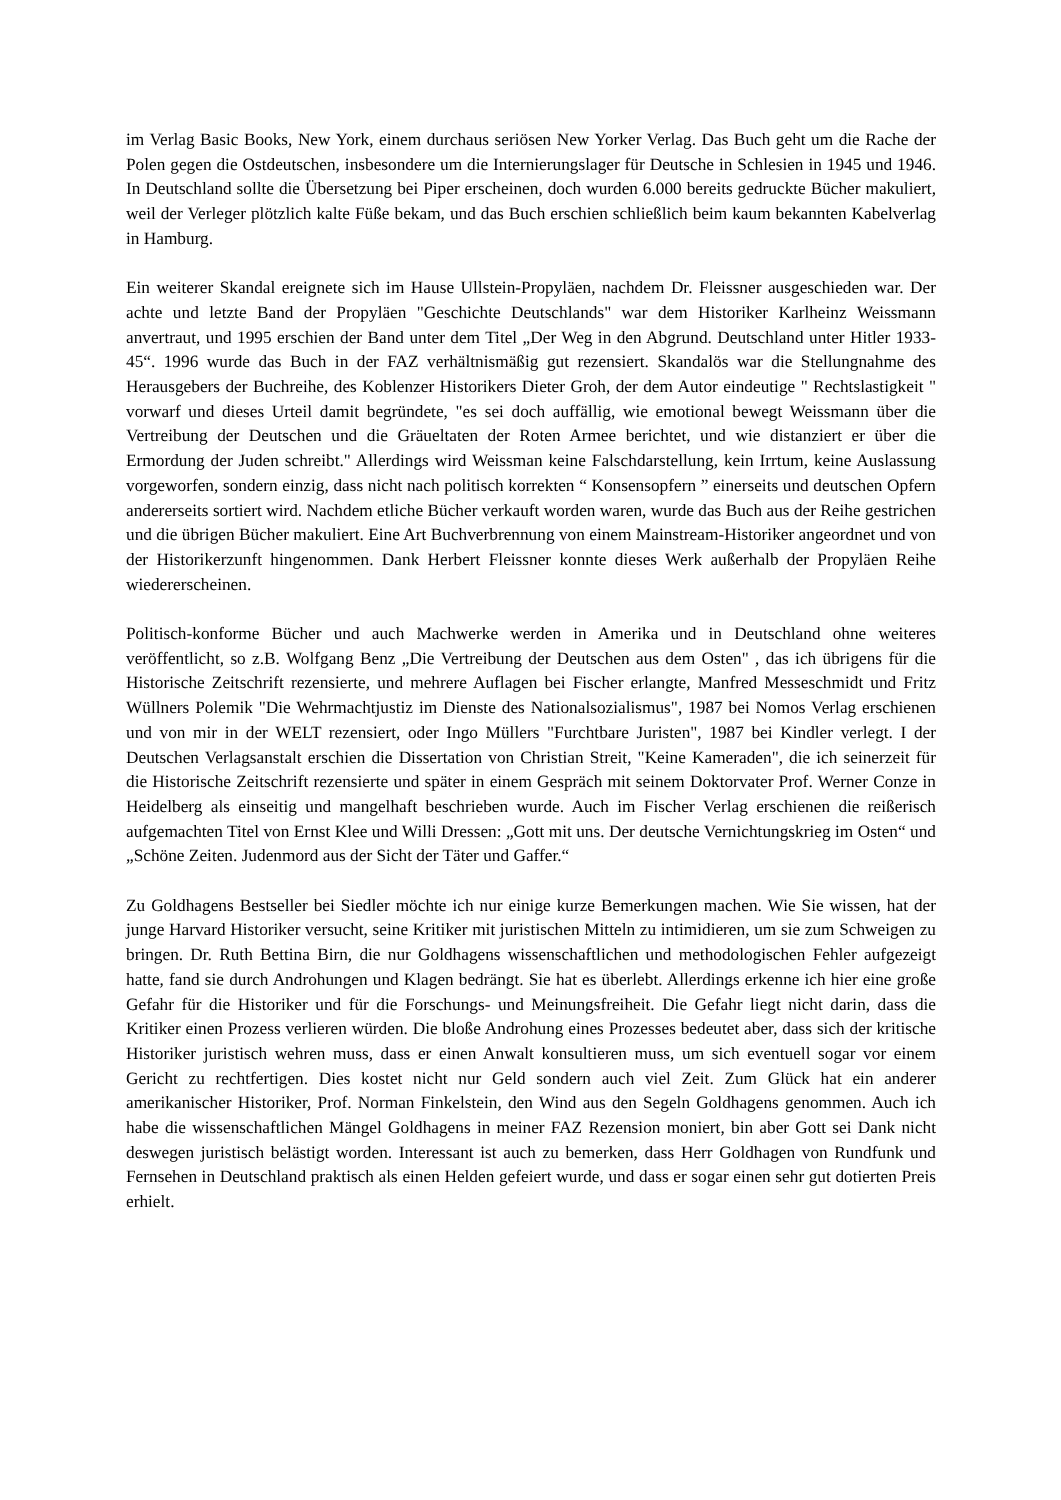im Verlag Basic Books, New York, einem durchaus seriösen New Yorker Verlag. Das Buch geht um die Rache der Polen gegen die Ostdeutschen, insbesondere um die Internierungslager für Deutsche in Schlesien in 1945 und 1946. In Deutschland sollte die Übersetzung bei Piper erscheinen, doch wurden 6.000 bereits gedruckte Bücher makuliert, weil der Verleger plötzlich kalte Füße bekam, und das Buch erschien schließlich beim kaum bekannten Kabelverlag in Hamburg.
Ein weiterer Skandal ereignete sich im Hause Ullstein-Propyläen, nachdem Dr. Fleissner ausgeschieden war. Der achte und letzte Band der Propyläen "Geschichte Deutschlands" war dem Historiker Karlheinz Weissmann anvertraut, und 1995 erschien der Band unter dem Titel „Der Weg in den Abgrund. Deutschland unter Hitler 1933-45“. 1996 wurde das Buch in der FAZ verhältnismäßig gut rezensiert. Skandalös war die Stellungnahme des Herausgebers der Buchreihe, des Koblenzer Historikers Dieter Groh, der dem Autor eindeutige " Rechtslastigkeit " vorwarf und dieses Urteil damit begründete, "es sei doch auffällig, wie emotional bewegt Weissmann über die Vertreibung der Deutschen und die Gräueltaten der Roten Armee berichtet, und wie distanziert er über die Ermordung der Juden schreibt." Allerdings wird Weissman keine Falschdarstellung, kein Irrtum, keine Auslassung vorgeworfen, sondern einzig, dass nicht nach politisch korrekten “ Konsensopfern ” einerseits und deutschen Opfern andererseits sortiert wird. Nachdem etliche Bücher verkauft worden waren, wurde das Buch aus der Reihe gestrichen und die übrigen Bücher makuliert. Eine Art Buchverbrennung von einem Mainstream-Historiker angeordnet und von der Historikerzunft hingenommen. Dank Herbert Fleissner konnte dieses Werk außerhalb der Propyläen Reihe wiedererscheinen.
Politisch-konforme Bücher und auch Machwerke werden in Amerika und in Deutschland ohne weiteres veröffentlicht, so z.B. Wolfgang Benz „Die Vertreibung der Deutschen aus dem Osten" , das ich übrigens für die Historische Zeitschrift rezensierte, und mehrere Auflagen bei Fischer erlangte, Manfred Messeschmidt und Fritz Wüllners Polemik "Die Wehrmachtjustiz im Dienste des Nationalsozialismus", 1987 bei Nomos Verlag erschienen und von mir in der WELT rezensiert, oder Ingo Müllers "Furchtbare Juristen", 1987 bei Kindler verlegt. I der Deutschen Verlagsanstalt erschien die Dissertation von Christian Streit, "Keine Kameraden", die ich seinerzeit für die Historische Zeitschrift rezensierte und später in einem Gespräch mit seinem Doktorvater Prof. Werner Conze in Heidelberg als einseitig und mangelhaft beschrieben wurde. Auch im Fischer Verlag erschienen die reißerisch aufgemachten Titel von Ernst Klee und Willi Dressen: „Gott mit uns. Der deutsche Vernichtungskrieg im Osten“ und „Schöne Zeiten. Judenmord aus der Sicht der Täter und Gaffer.“
Zu Goldhagens Bestseller bei Siedler möchte ich nur einige kurze Bemerkungen machen. Wie Sie wissen, hat der junge Harvard Historiker versucht, seine Kritiker mit juristischen Mitteln zu intimidieren, um sie zum Schweigen zu bringen. Dr. Ruth Bettina Birn, die nur Goldhagens wissenschaftlichen und methodologischen Fehler aufgezeigt hatte, fand sie durch Androhungen und Klagen bedrängt. Sie hat es überlebt. Allerdings erkenne ich hier eine große Gefahr für die Historiker und für die Forschungs- und Meinungsfreiheit. Die Gefahr liegt nicht darin, dass die Kritiker einen Prozess verlieren würden. Die bloße Androhung eines Prozesses bedeutet aber, dass sich der kritische Historiker juristisch wehren muss, dass er einen Anwalt konsultieren muss, um sich eventuell sogar vor einem Gericht zu rechtfertigen. Dies kostet nicht nur Geld sondern auch viel Zeit. Zum Glück hat ein anderer amerikanischer Historiker, Prof. Norman Finkelstein, den Wind aus den Segeln Goldhagens genommen. Auch ich habe die wissenschaftlichen Mängel Goldhagens in meiner FAZ Rezension moniert, bin aber Gott sei Dank nicht deswegen juristisch belästigt worden. Interessant ist auch zu bemerken, dass Herr Goldhagen von Rundfunk und Fernsehen in Deutschland praktisch als einen Helden gefeiert wurde, und dass er sogar einen sehr gut dotierten Preis erhielt.